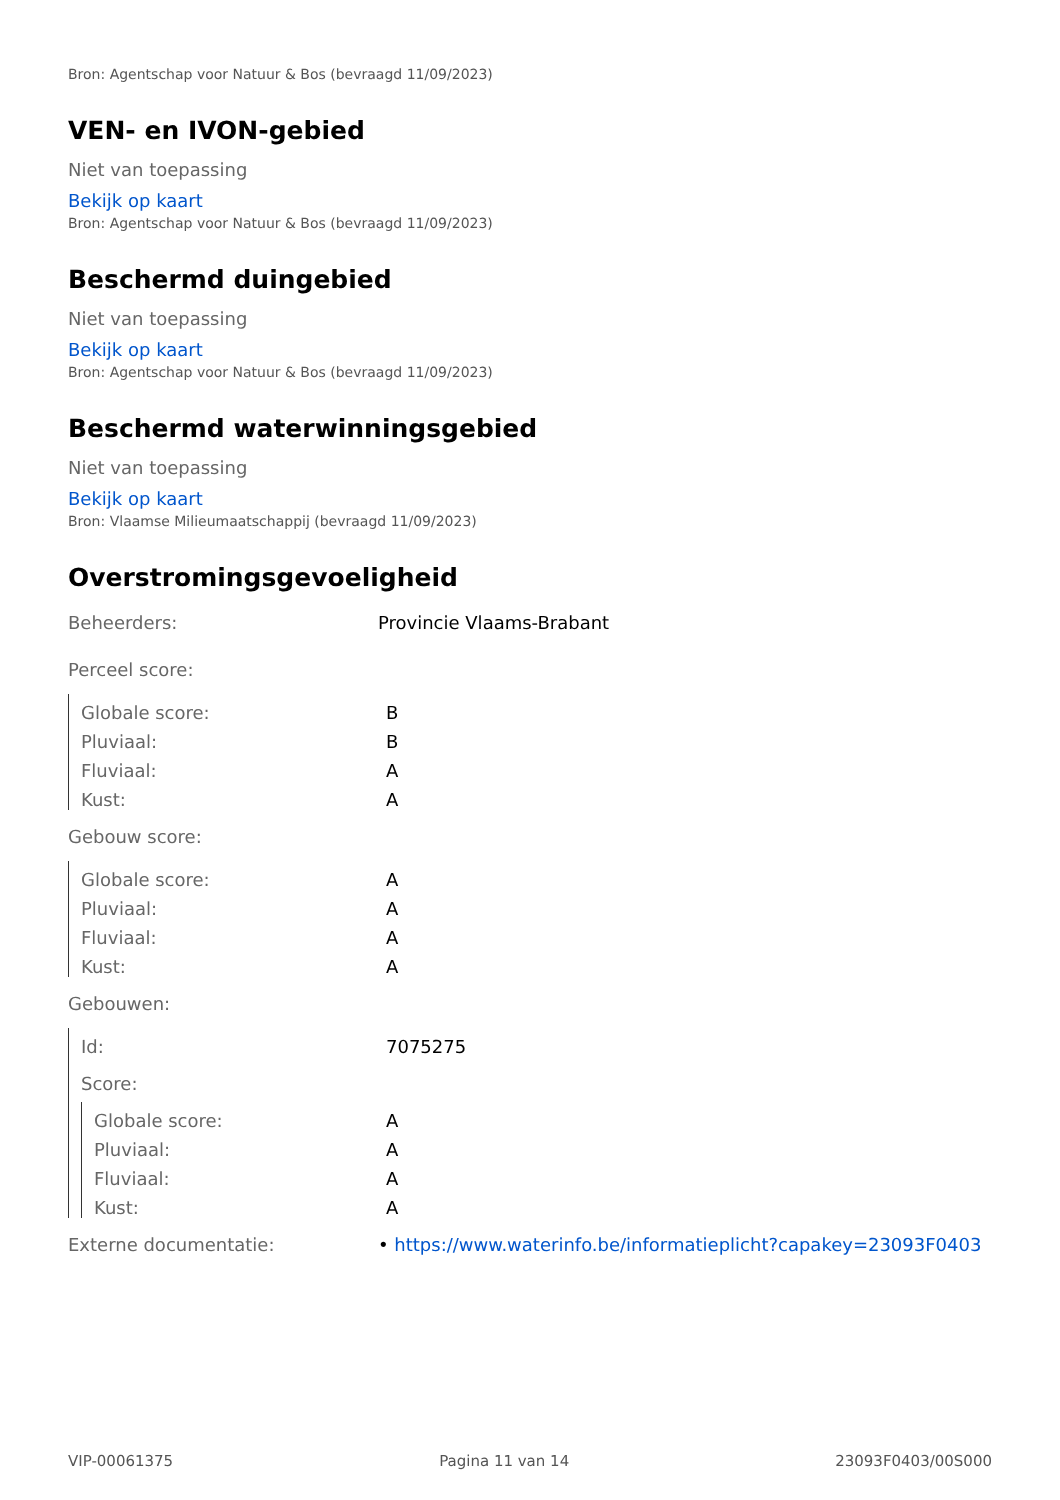Bron: Agentschap voor Natuur & Bos (bevraagd 11/09/2023)
VEN- en IVON-gebied
Niet van toepassing
Bekijk op kaart
Bron: Agentschap voor Natuur & Bos (bevraagd 11/09/2023)
Beschermd duingebied
Niet van toepassing
Bekijk op kaart
Bron: Agentschap voor Natuur & Bos (bevraagd 11/09/2023)
Beschermd waterwinningsgebied
Niet van toepassing
Bekijk op kaart
Bron: Vlaamse Milieumaatschappij (bevraagd 11/09/2023)
Overstromingsgevoeligheid
| Beheerders: | Provincie Vlaams-Brabant |
| Perceel score: | |
| Globale score: | B |
| Pluviaal: | B |
| Fluviaal: | A |
| Kust: | A |
| Gebouw score: | |
| Globale score: | A |
| Pluviaal: | A |
| Fluviaal: | A |
| Kust: | A |
| Gebouwen: | |
| Id: | 7075275 |
| Score: | |
| Globale score: | A |
| Pluviaal: | A |
| Fluviaal: | A |
| Kust: | A |
| Externe documentatie: | • https://www.waterinfo.be/informatieplicht?capakey=23093F0403 |
VIP-00061375 Pagina 11 van 14 23093F0403/00S000